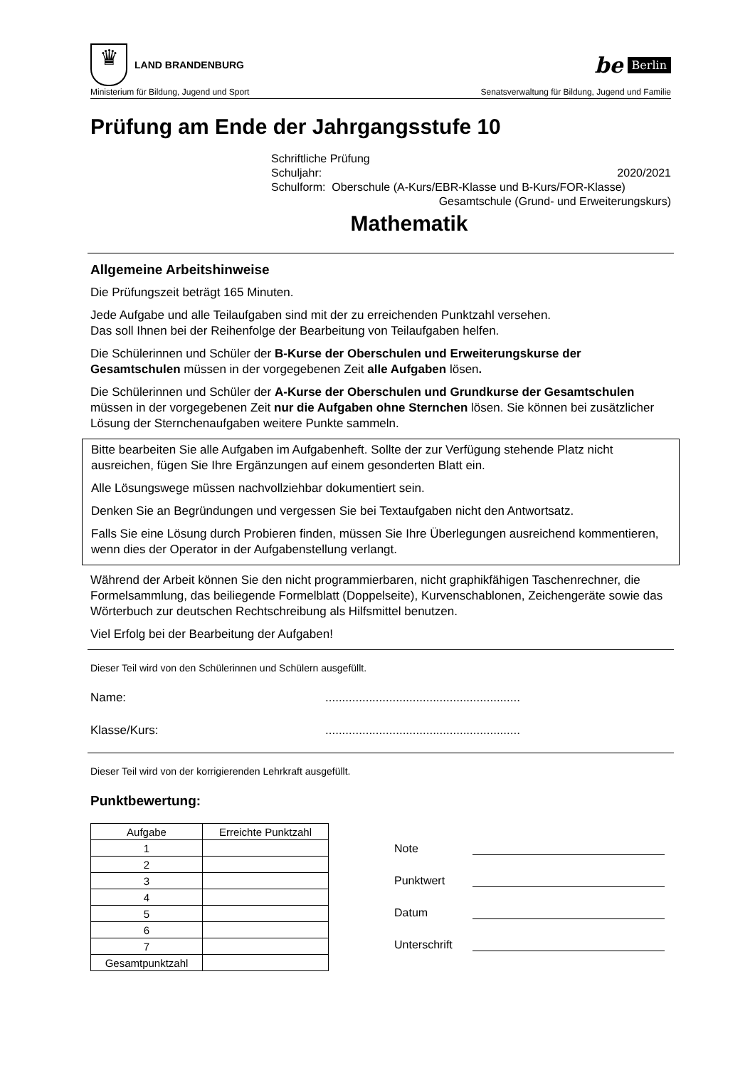♛
LAND BRANDENBURG
be Berlin
Ministerium für Bildung, Jugend und Sport Senatsverwaltung für Bildung, Jugend und Familie
Prüfung am Ende der Jahrgangsstufe 10
Schriftliche Prüfung
Schuljahr: 2020/2021
Schulform: Oberschule (A-Kurs/EBR-Klasse und B-Kurs/FOR-Klasse)
Gesamtschule (Grund- und Erweiterungskurs)
Mathematik
Allgemeine Arbeitshinweise
Die Prüfungszeit beträgt 165 Minuten.
Jede Aufgabe und alle Teilaufgaben sind mit der zu erreichenden Punktzahl versehen.
Das soll Ihnen bei der Reihenfolge der Bearbeitung von Teilaufgaben helfen.
Die Schülerinnen und Schüler der B-Kurse der Oberschulen und Erweiterungskurse der Gesamtschulen müssen in der vorgegebenen Zeit alle Aufgaben lösen.
Die Schülerinnen und Schüler der A-Kurse der Oberschulen und Grundkurse der Gesamtschulen müssen in der vorgegebenen Zeit nur die Aufgaben ohne Sternchen lösen. Sie können bei zusätzlicher Lösung der Sternchenaufgaben weitere Punkte sammeln.
Bitte bearbeiten Sie alle Aufgaben im Aufgabenheft. Sollte der zur Verfügung stehende Platz nicht ausreichen, fügen Sie Ihre Ergänzungen auf einem gesonderten Blatt ein.
Alle Lösungswege müssen nachvollziehbar dokumentiert sein.
Denken Sie an Begründungen und vergessen Sie bei Textaufgaben nicht den Antwortsatz.
Falls Sie eine Lösung durch Probieren finden, müssen Sie Ihre Überlegungen ausreichend kommentieren, wenn dies der Operator in der Aufgabenstellung verlangt.
Während der Arbeit können Sie den nicht programmierbaren, nicht graphikfähigen Taschenrechner, die Formelsammlung, das beiliegende Formelblatt (Doppelseite), Kurvenschablonen, Zeichengeräte sowie das Wörterbuch zur deutschen Rechtschreibung als Hilfsmittel benutzen.
Viel Erfolg bei der Bearbeitung der Aufgaben!
Dieser Teil wird von den Schülerinnen und Schülern ausgefüllt.
Name:..........................................................
Klasse/Kurs:..........................................................
Dieser Teil wird von der korrigierenden Lehrkraft ausgefüllt.
Punktbewertung:
| Aufgabe | Erreichte Punktzahl |
| --- | --- |
| 1 | |
| 2 | |
| 3 | |
| 4 | |
| 5 | |
| 6 | |
| 7 | |
| Gesamtpunktzahl | |
Note
Punktwert
Datum
Unterschrift